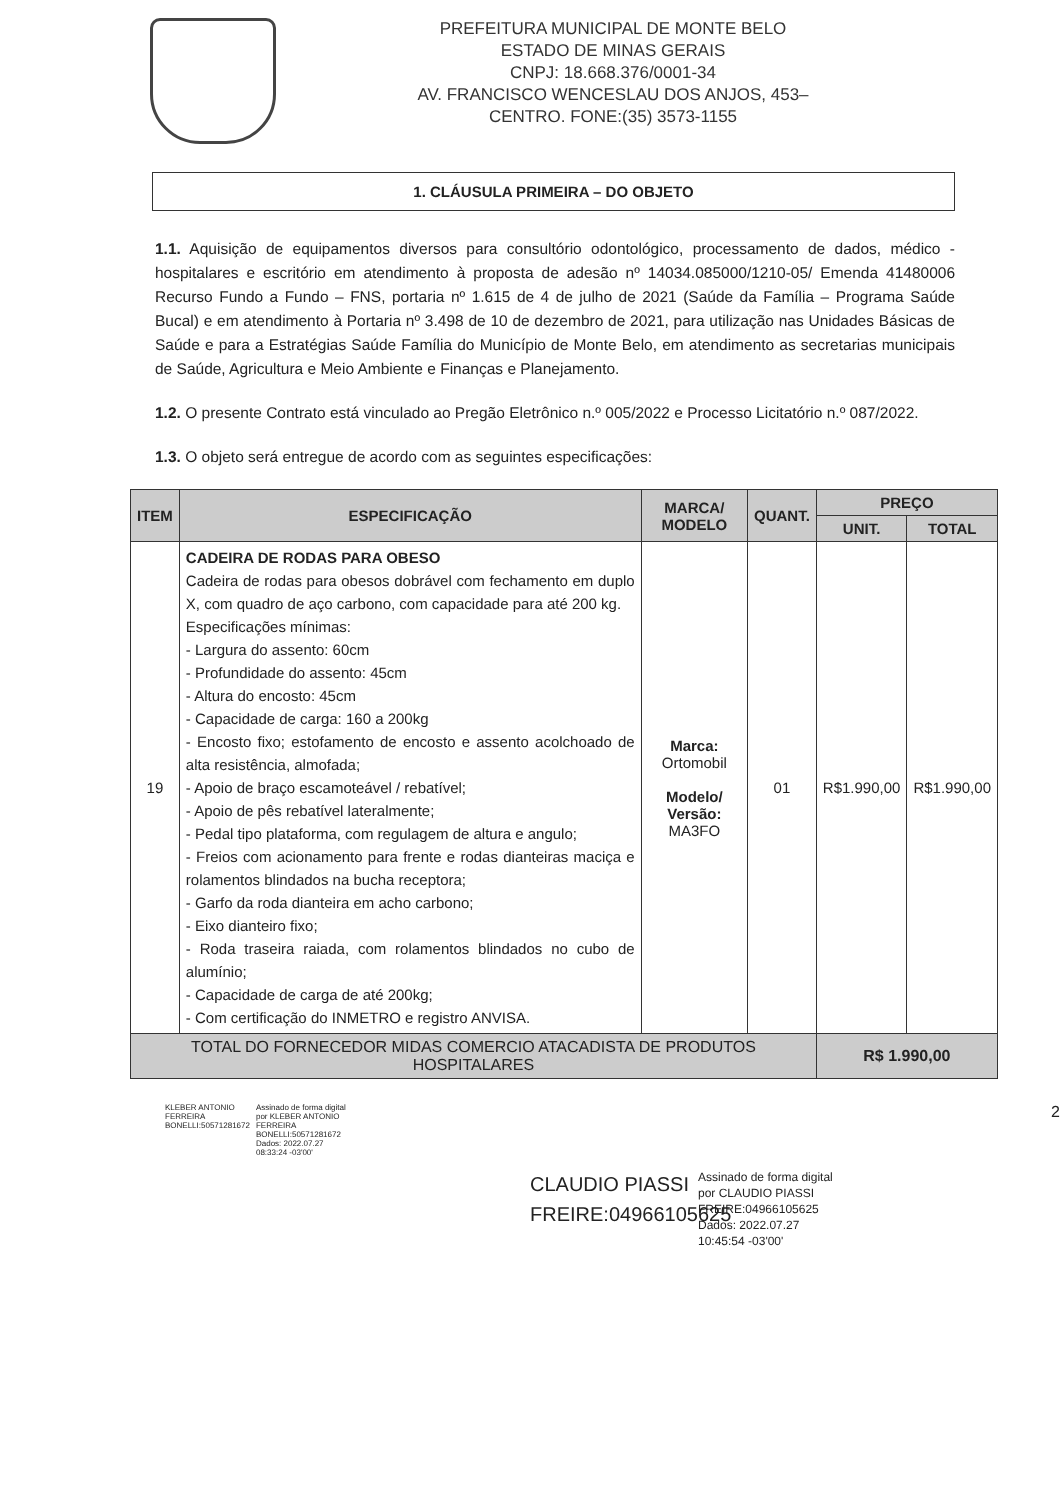PREFEITURA MUNICIPAL DE MONTE BELO
ESTADO DE MINAS GERAIS
CNPJ: 18.668.376/0001-34
AV. FRANCISCO WENCESLAU DOS ANJOS, 453–
CENTRO. FONE:(35) 3573-1155
1. CLÁUSULA PRIMEIRA – DO OBJETO
1.1. Aquisição de equipamentos diversos para consultório odontológico, processamento de dados, médico - hospitalares e escritório em atendimento à proposta de adesão nº 14034.085000/1210-05/ Emenda 41480006 Recurso Fundo a Fundo – FNS, portaria nº 1.615 de 4 de julho de 2021 (Saúde da Família – Programa Saúde Bucal) e em atendimento à Portaria nº 3.498 de 10 de dezembro de 2021, para utilização nas Unidades Básicas de Saúde e para a Estratégias Saúde Família do Município de Monte Belo, em atendimento as secretarias municipais de Saúde, Agricultura e Meio Ambiente e Finanças e Planejamento.
1.2. O presente Contrato está vinculado ao Pregão Eletrônico n.º 005/2022 e Processo Licitatório n.º 087/2022.
1.3. O objeto será entregue de acordo com as seguintes especificações:
| ITEM | ESPECIFICAÇÃO | MARCA/ MODELO | QUANT. | PREÇO | |
| --- | --- | --- | --- | --- | --- |
| | | | | UNIT. | TOTAL |
| 19 | CADEIRA DE RODAS PARA OBESO Cadeira de rodas para obesos dobrável com fechamento em duplo X, com quadro de aço carbono, com capacidade para até 200 kg. Especificações mínimas: - Largura do assento: 60cm - Profundidade do assento: 45cm - Altura do encosto: 45cm - Capacidade de carga: 160 a 200kg - Encosto fixo; estofamento de encosto e assento acolchoado de alta resistência, almofada; - Apoio de braço escamoteável / rebatível; - Apoio de pês rebatível lateralmente; - Pedal tipo plataforma, com regulagem de altura e angulo; - Freios com acionamento para frente e rodas dianteiras maciça e rolamentos blindados na bucha receptora; - Garfo da roda dianteira em acho carbono; - Eixo dianteiro fixo; - Roda traseira raiada, com rolamentos blindados no cubo de alumínio; - Capacidade de carga de até 200kg; - Com certificação do INMETRO e registro ANVISA. | Marca: Ortomobil Modelo/ Versão: MA3FO | 01 | R$1.990,00 | R$1.990,00 |
| TOTAL DO FORNECEDOR MIDAS COMERCIO ATACADISTA DE PRODUTOS HOSPITALARES | | | | R$ 1.990,00 | |
KLEBER ANTONIO FERREIRA BONELLI:50571281672
Assinado de forma digital por KLEBER ANTONIO FERREIRA BONELLI:50571281672 Dados: 2022.07.27 08:33:24 -03'00'
2
CLAUDIO PIASSI FREIRE:04966105625
Assinado de forma digital
por CLAUDIO PIASSI
FREIRE:04966105625
Dados: 2022.07.27
10:45:54 -03'00'